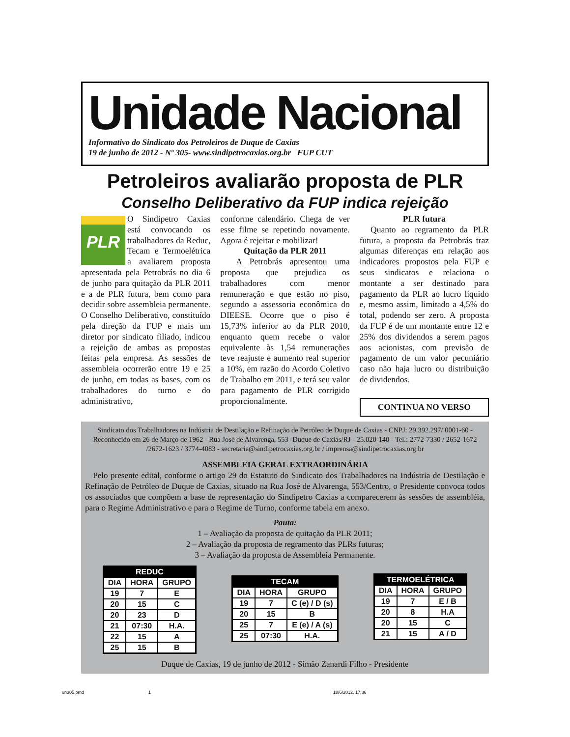Unidade Nacional
Informativo do Sindicato dos Petroleiros de Duque de Caxias
19 de junho de 2012 - Nº 305- www.sindipetrocaxias.org.br FUP CUT
Petroleiros avaliarão proposta de PLR
Conselho Deliberativo da FUP indica rejeição
PLR
O Sindipetro Caxias está convocando os trabalhadores da Reduc, Tecam e Termoelétrica a avaliarem proposta apresentada pela Petrobrás no dia 6 de junho para quitação da PLR 2011 e a de PLR futura, bem como para decidir sobre assembleia permanente. O Conselho Deliberativo, constituído pela direção da FUP e mais um diretor por sindicato filiado, indicou a rejeição de ambas as propostas feitas pela empresa. As sessões de assembleia ocorrerão entre 19 e 25 de junho, em todas as bases, com os trabalhadores do turno e do administrativo,
conforme calendário. Chega de ver esse filme se repetindo novamente. Agora é rejeitar e mobilizar!
Quitação da PLR 2011
A Petrobrás apresentou uma proposta que prejudica os trabalhadores com menor remuneração e que estão no piso, segundo a assessoria econômica do DIEESE. Ocorre que o piso é 15,73% inferior ao da PLR 2010, enquanto quem recebe o valor equivalente às 1,54 remunerações teve reajuste e aumento real superior a 10%, em razão do Acordo Coletivo de Trabalho em 2011, e terá seu valor para pagamento de PLR corrigido proporcionalmente.
PLR futura
Quanto ao regramento da PLR futura, a proposta da Petrobrás traz algumas diferenças em relação aos indicadores propostos pela FUP e seus sindicatos e relaciona o montante a ser destinado para pagamento da PLR ao lucro líquido e, mesmo assim, limitado a 4,5% do total, podendo ser zero. A proposta da FUP é de um montante entre 12 e 25% dos dividendos a serem pagos aos acionistas, com previsão de pagamento de um valor pecuniário caso não haja lucro ou distribuição de dividendos.
CONTINUA NO VERSO
Sindicato dos Trabalhadores na Indústria de Destilação e Refinação de Petróleo de Duque de Caxias - CNPJ: 29.392.297/ 0001-60 - Reconhecido em 26 de Março de 1962 - Rua José de Alvarenga, 553 -Duque de Caxias/RJ - 25.020-140 - Tel.: 2772-7330 / 2652-1672 /2672-1623 / 3774-4083 - secretaria@sindipetrocaxias.org.br / imprensa@sindipetrocaxias.org.br
ASSEMBLEIA GERAL EXTRAORDINÁRIA
Pelo presente edital, conforme o artigo 29 do Estatuto do Sindicato dos Trabalhadores na Indústria de Destilação e Refinação de Petróleo de Duque de Caxias, situado na Rua José de Alvarenga, 553/Centro, o Presidente convoca todos os associados que compõem a base de representação do Sindipetro Caxias a comparecerem às sessões de assembléia, para o Regime Administrativo e para o Regime de Turno, conforme tabela em anexo.
Pauta:
1 – Avaliação da proposta de quitação da PLR 2011;
2 – Avaliação da proposta de regramento das PLRs futuras;
3 – Avaliação da proposta de Assembleia Permanente.
| REDUC | | |
| --- | --- | --- |
| DIA | HORA | GRUPO |
| 19 | 7 | E |
| 20 | 15 | C |
| 20 | 23 | D |
| 21 | 07:30 | H.A. |
| 22 | 15 | A |
| 25 | 15 | B |
| TECAM | | |
| --- | --- | --- |
| DIA | HORA | GRUPO |
| 19 | 7 | C (e) / D (s) |
| 20 | 15 | B |
| 25 | 7 | E (e) / A (s) |
| 25 | 07:30 | H.A. |
| TERMOELÉTRICA | | |
| --- | --- | --- |
| DIA | HORA | GRUPO |
| 19 | 7 | E / B |
| 20 | 8 | H.A |
| 20 | 15 | C |
| 21 | 15 | A / D |
Duque de Caxias, 19 de junho de 2012 - Simão Zanardi Filho - Presidente
un305.pmd 1 18/6/2012, 17:36